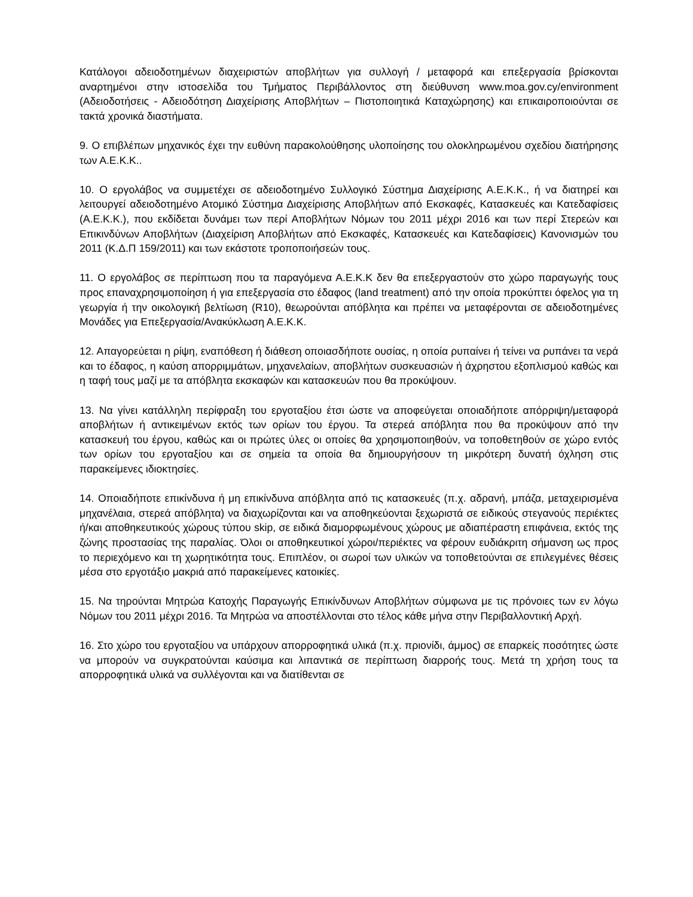Κατάλογοι αδειοδοτημένων διαχειριστών αποβλήτων για συλλογή / μεταφορά και επεξεργασία βρίσκονται αναρτημένοι στην ιστοσελίδα του Τμήματος Περιβάλλοντος στη διεύθυνση www.moa.gov.cy/environment (Αδειοδοτήσεις - Αδειοδότηση Διαχείρισης Αποβλήτων – Πιστοποιητικά Καταχώρησης) και επικαιροποιούνται σε τακτά χρονικά διαστήματα.
9. Ο επιβλέπων μηχανικός έχει την ευθύνη παρακολούθησης υλοποίησης του ολοκληρωμένου σχεδίου διατήρησης των Α.Ε.Κ.Κ..
10. Ο εργολάβος να συμμετέχει σε αδειοδοτημένο Συλλογικό Σύστημα Διαχείρισης Α.Ε.Κ.Κ., ή να διατηρεί και λειτουργεί αδειοδοτημένο Ατομικό Σύστημα Διαχείρισης Αποβλήτων από Εκσκαφές, Κατασκευές και Κατεδαφίσεις (Α.Ε.Κ.Κ.), που εκδίδεται δυνάμει των περί Αποβλήτων Νόμων του 2011 μέχρι 2016 και των περί Στερεών και Επικινδύνων Αποβλήτων (Διαχείριση Αποβλήτων από Εκσκαφές, Κατασκευές και Κατεδαφίσεις) Κανονισμών του 2011 (Κ.Δ.Π 159/2011) και των εκάστοτε τροποποιήσεών τους.
11. Ο εργολάβος σε περίπτωση που τα παραγόμενα Α.Ε.Κ.Κ δεν θα επεξεργαστούν στο χώρο παραγωγής τους προς επαναχρησιμοποίηση ή για επεξεργασία στο έδαφος (land treatment) από την οποία προκύπτει όφελος για τη γεωργία ή την οικολογική βελτίωση (R10), θεωρούνται απόβλητα και πρέπει να μεταφέρονται σε αδειοδοτημένες Μονάδες για Επεξεργασία/Ανακύκλωση Α.Ε.Κ.Κ.
12. Απαγορεύεται η ρίψη, εναπόθεση ή διάθεση οποιασδήποτε ουσίας, η οποία ρυπαίνει ή τείνει να ρυπάνει τα νερά και το έδαφος, η καύση απορριμμάτων, μηχανελαίων, αποβλήτων συσκευασιών ή άχρηστου εξοπλισμού καθώς και η ταφή τους μαζί με τα απόβλητα εκσκαφών και κατασκευών που θα προκύψουν.
13. Να γίνει κατάλληλη περίφραξη του εργοταξίου έτσι ώστε να αποφεύγεται οποιαδήποτε απόρριψη/μεταφορά αποβλήτων ή αντικειμένων εκτός των ορίων του έργου. Τα στερεά απόβλητα που θα προκύψουν από την κατασκευή του έργου, καθώς και οι πρώτες ύλες οι οποίες θα χρησιμοποιηθούν, να τοποθετηθούν σε χώρο εντός των ορίων του εργοταξίου και σε σημεία τα οποία θα δημιουργήσουν τη μικρότερη δυνατή όχληση στις παρακείμενες ιδιοκτησίες.
14. Οποιαδήποτε επικίνδυνα ή μη επικίνδυνα απόβλητα από τις κατασκευές (π.χ. αδρανή, μπάζα, μεταχειρισμένα μηχανέλαια, στερεά απόβλητα) να διαχωρίζονται και να αποθηκεύονται ξεχωριστά σε ειδικούς στεγανούς περιέκτες ή/και αποθηκευτικούς χώρους τύπου skip, σε ειδικά διαμορφωμένους χώρους με αδιαπέραστη επιφάνεια, εκτός της ζώνης προστασίας της παραλίας. Όλοι οι αποθηκευτικοί χώροι/περιέκτες να φέρουν ευδιάκριτη σήμανση ως προς το περιεχόμενο και τη χωρητικότητα τους. Επιπλέον, οι σωροί των υλικών να τοποθετούνται σε επιλεγμένες θέσεις μέσα στο εργοτάξιο μακριά από παρακείμενες κατοικίες.
15. Να τηρούνται Μητρώα Κατοχής Παραγωγής Επικίνδυνων Αποβλήτων σύμφωνα με τις πρόνοιες των εν λόγω Νόμων του 2011 μέχρι 2016. Τα Μητρώα να αποστέλλονται στο τέλος κάθε μήνα στην Περιβαλλοντική Αρχή.
16. Στο χώρο του εργοταξίου να υπάρχουν απορροφητικά υλικά (π.χ. πριονίδι, άμμος) σε επαρκείς ποσότητες ώστε να μπορούν να συγκρατούνται καύσιμα και λιπαντικά σε περίπτωση διαρροής τους. Μετά τη χρήση τους τα απορροφητικά υλικά να συλλέγονται και να διατίθενται σε